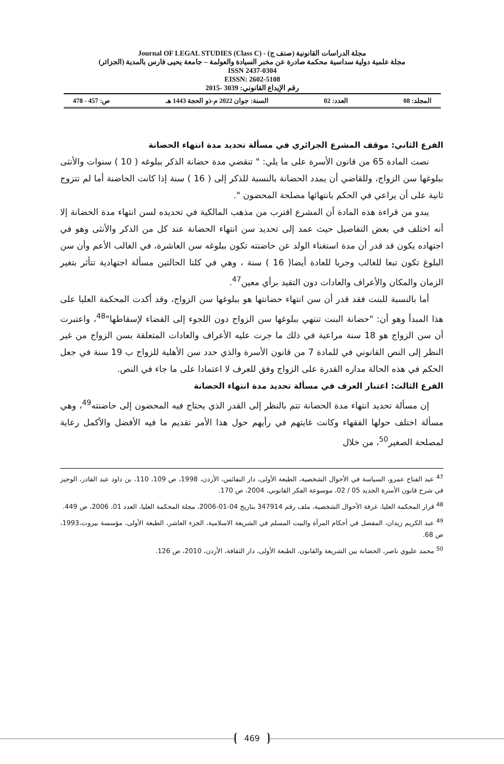Journal OF LEGAL STUDIES (Class C) - (صنف ج) مجلة الدراسات القانونية
مجلة علمية دولية سداسية محكمة صادرة عن مخبر السيادة والعولمة – جامعة يحيى فارس بالمدية (الجزائر)
ISSN 2437-0304
EISSN: 2602-5108
رقم الإيداع القانوني: 3039 -2015
المجلد: 08 العدد: 02 السنة: جوان 2022 م-ذو الحجة 1443 هـ ص: 457 - 478
الفرع الثاني: موقف المشرع الجزائري في مسألة تحديد مدة انتهاء الحضانة
نصت المادة 65 من قانون الأسرة على ما يلي: " تنقضي مدة حضانة الذكر ببلوغه ( 10 ) سنوات والأنثى ببلوغها سن الزواج، وللقاضي أن يمدد الحضانة بالنسبة للذكر إلى ( 16 ) سنة إذا كانت الحاضنة أما لم تتزوج ثانية على أن يراعي في الحكم بانتهائها مصلحة المحضون ".
يبدو من قراءة هذه المادة أن المشرع اقترب من مذهب المالكية في تحديده لسن انتهاء مدة الحضانة إلا أنه اختلف في بعض التفاصيل حيث عمد إلى تحديد سن انتهاء الحضانة عند كل من الذكر والأنثى وهو في اجتهاده يكون قد قدر أن مدة استغناء الولد عن حاضنته تكون ببلوغه سن العاشرة، في الغالب الأعم وأن سن البلوغ تكون تبعا للغالب وجريا للعادة أيضا( 16 ) سنة ، وهي في كلتا الحالتين مسألة اجتهادية تتأثر بتغير الزمان والمكان والأعراف والعادات دون التقيد برأي معين<sup>47</sup>.
أما بالنسبة للبنت فقد قدر أن سن انتهاء حضانتها هو ببلوغها سن الزواج، وقد أكدت المحكمة العليا على هذا المبدأ وهو أن: "حضانة البنت تنتهي ببلوغها سن الزواج دون اللجوء إلى القضاء لإسقاطها"<sup>48</sup>، واعتبرت أن سن الزواج هو 18 سنة مراعية في ذلك ما جرت عليه الأعراف والعادات المتعلقة بسن الزواج من غير النظر إلى النص القانوني في للمادة 7 من قانون الأسرة والذي حدد سن الأهلية للزواج ب 19 سنة في جعل الحكم في هذه الحالة مداره القدرة على الزواج وفق للعرف لا اعتمادا على ما جاء في النص.
الفرع الثالث: اعتبار العرف في مسألة تحديد مدة انتهاء الحضانة
إن مسألة تحديد انتهاء مدة الحضانة تتم بالنظر إلى القدر الذي يحتاج فيه المحضون إلى حاضنته<sup>49</sup>، وهي مسألة اختلف حولها الفقهاء وكانت غايتهم في رأيهم حول هذا الأمر تقديم ما فيه الأفضل والأكمل رعاية لمصلحة الصغير<sup>50</sup>، من خلال
<sup>47</sup> عبد الفتاح عمرو، السياسة في الأحوال الشخصية، الطبعة الأولى، دار النفائس، الأردن، 1998، ص 109، 110، بن داود عبد القادر، الوجيز في شرح قانون الأسرة الجديد 05 / 02، موسوعة الفكر القانوني، 2004، ص 170.
<sup>48</sup> قرار المحكمة العليا، غرفة الأحوال الشخصية، ملف رقم 347914 بتاريخ 04-01-2006، مجلة المحكمة العليا، العدد 01، 2006، ص 449.
<sup>49</sup> عبد الكريم زيدان، المفصل في أحكام المرأة والبيت المسلم في الشريعة الاسلامية، الجزء العاشر، الطبعة الأولى، مؤسسة بيروت،1993، ص 68.
<sup>50</sup> محمد عليوي ناصر، الحضانة بين الشريعة والقانون، الطبعة الأولى، دار الثقافة، الأردن، 2010، ص 126.
469